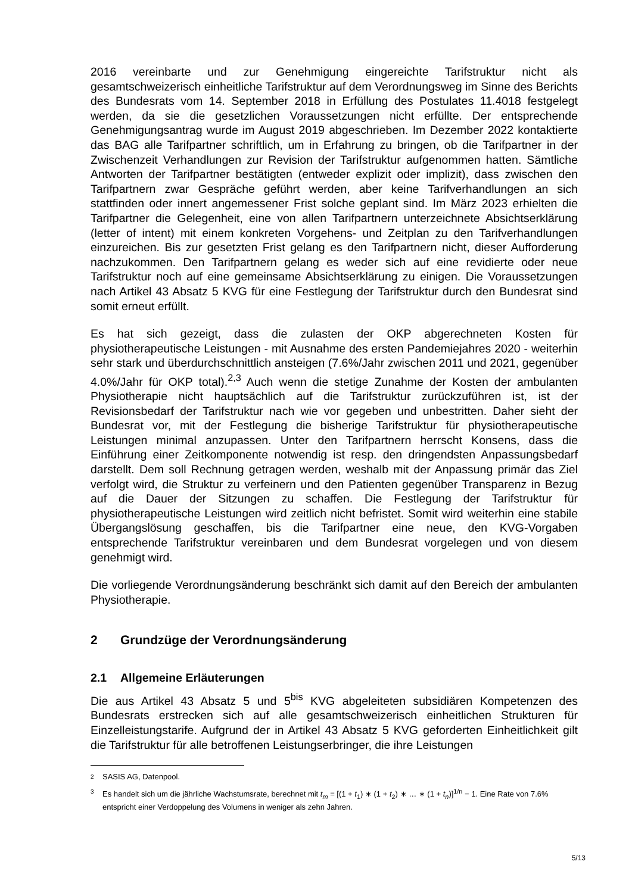2016 vereinbarte und zur Genehmigung eingereichte Tarifstruktur nicht als gesamtschweizerisch einheitliche Tarifstruktur auf dem Verordnungsweg im Sinne des Berichts des Bundesrats vom 14. September 2018 in Erfüllung des Postulates 11.4018 festgelegt werden, da sie die gesetzlichen Voraussetzungen nicht erfüllte. Der entsprechende Genehmigungsantrag wurde im August 2019 abgeschrieben. Im Dezember 2022 kontaktierte das BAG alle Tarifpartner schriftlich, um in Erfahrung zu bringen, ob die Tarifpartner in der Zwischenzeit Verhandlungen zur Revision der Tarifstruktur aufgenommen hatten. Sämtliche Antworten der Tarifpartner bestätigten (entweder explizit oder implizit), dass zwischen den Tarifpartnern zwar Gespräche geführt werden, aber keine Tarifverhandlungen an sich stattfinden oder innert angemessener Frist solche geplant sind. Im März 2023 erhielten die Tarifpartner die Gelegenheit, eine von allen Tarifpartnern unterzeichnete Absichtserklärung (letter of intent) mit einem konkreten Vorgehens- und Zeitplan zu den Tarifverhandlungen einzureichen. Bis zur gesetzten Frist gelang es den Tarifpartnern nicht, dieser Aufforderung nachzukommen. Den Tarifpartnern gelang es weder sich auf eine revidierte oder neue Tarifstruktur noch auf eine gemeinsame Absichtserklärung zu einigen. Die Voraussetzungen nach Artikel 43 Absatz 5 KVG für eine Festlegung der Tarifstruktur durch den Bundesrat sind somit erneut erfüllt.
Es hat sich gezeigt, dass die zulasten der OKP abgerechneten Kosten für physiotherapeutische Leistungen - mit Ausnahme des ersten Pandemiejahres 2020 - weiterhin sehr stark und überdurchschnittlich ansteigen (7.6%/Jahr zwischen 2011 und 2021, gegenüber 4.0%/Jahr für OKP total).<sup>2,3</sup> Auch wenn die stetige Zunahme der Kosten der ambulanten Physiotherapie nicht hauptsächlich auf die Tarifstruktur zurückzuführen ist, ist der Revisionsbedarf der Tarifstruktur nach wie vor gegeben und unbestritten. Daher sieht der Bundesrat vor, mit der Festlegung die bisherige Tarifstruktur für physiotherapeutische Leistungen minimal anzupassen. Unter den Tarifpartnern herrscht Konsens, dass die Einführung einer Zeitkomponente notwendig ist resp. den dringendsten Anpassungsbedarf darstellt. Dem soll Rechnung getragen werden, weshalb mit der Anpassung primär das Ziel verfolgt wird, die Struktur zu verfeinern und den Patienten gegenüber Transparenz in Bezug auf die Dauer der Sitzungen zu schaffen. Die Festlegung der Tarifstruktur für physiotherapeutische Leistungen wird zeitlich nicht befristet. Somit wird weiterhin eine stabile Übergangslösung geschaffen, bis die Tarifpartner eine neue, den KVG-Vorgaben entsprechende Tarifstruktur vereinbaren und dem Bundesrat vorgelegen und von diesem genehmigt wird.
Die vorliegende Verordnungsänderung beschränkt sich damit auf den Bereich der ambulanten Physiotherapie.
2 Grundzüge der Verordnungsänderung
2.1 Allgemeine Erläuterungen
Die aus Artikel 43 Absatz 5 und 5<sup>bis</sup> KVG abgeleiteten subsidiären Kompetenzen des Bundesrats erstrecken sich auf alle gesamtschweizerisch einheitlichen Strukturen für Einzelleistungstarife. Aufgrund der in Artikel 43 Absatz 5 KVG geforderten Einheitlichkeit gilt die Tarifstruktur für alle betroffenen Leistungserbringer, die ihre Leistungen
2 SASIS AG, Datenpool.
3 Es handelt sich um die jährliche Wachstumsrate, berechnet mit t<sub>m</sub> = [(1 + t<sub>1</sub>) ∗ (1 + t<sub>2</sub>) ∗ … ∗ (1 + t<sub>n</sub>)]<sup>1/n</sup> − 1. Eine Rate von 7.6% entspricht einer Verdoppelung des Volumens in weniger als zehn Jahren.
5/13